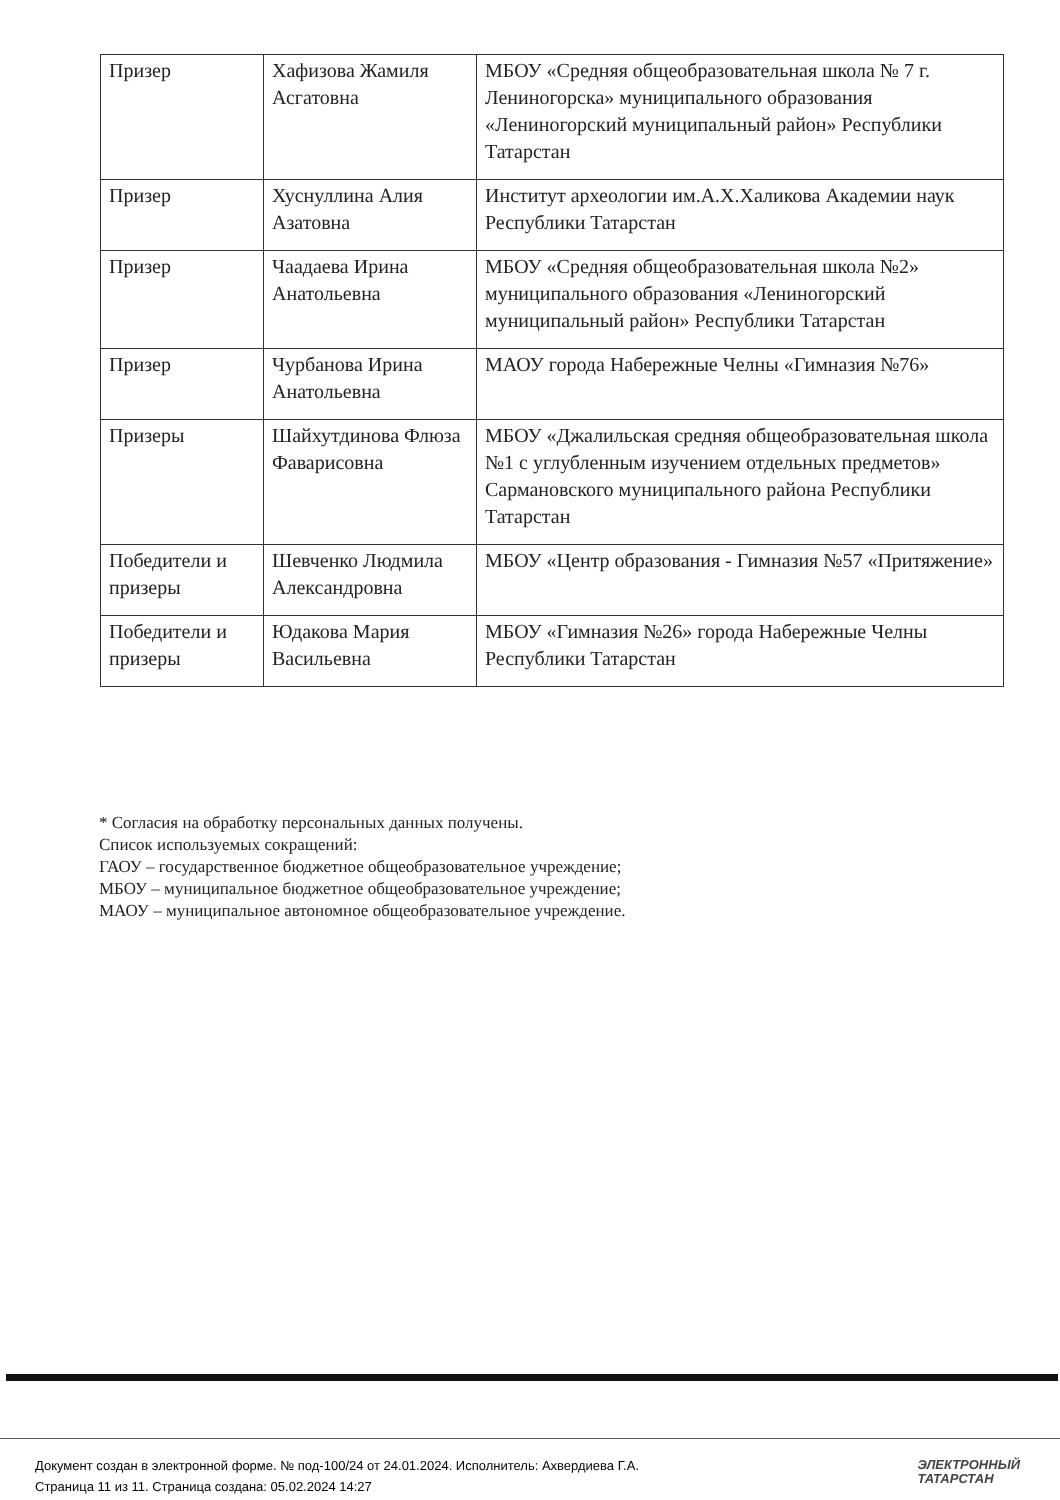| Призер | Хафизова Жамиля Асгатовна | МБОУ «Средняя общеобразовательная школа № 7 г. Лениногорска» муниципального образования «Лениногорский муниципальный район» Республики Татарстан |
| Призер | Хуснуллина Алия Азатовна | Институт археологии им.А.Х.Халикова Академии наук Республики Татарстан |
| Призер | Чаадаева Ирина Анатольевна | МБОУ «Средняя общеобразовательная школа №2» муниципального образования «Лениногорский муниципальный район» Республики Татарстан |
| Призер | Чурбанова Ирина Анатольевна | МАОУ города Набережные Челны «Гимназия №76» |
| Призеры | Шайхутдинова Флюза Фаварисовна | МБОУ «Джалильская средняя общеобразовательная школа №1 с углубленным изучением отдельных предметов» Сармановского муниципального района Республики Татарстан |
| Победители и призеры | Шевченко Людмила Александровна | МБОУ «Центр образования - Гимназия №57 «Притяжение» |
| Победители и призеры | Юдакова Мария Васильевна | МБОУ «Гимназия №26» города Набережные Челны Республики Татарстан |
* Согласия на обработку персональных данных получены.
Список используемых сокращений:
ГАОУ – государственное бюджетное общеобразовательное учреждение;
МБОУ – муниципальное бюджетное общеобразовательное учреждение;
МАОУ – муниципальное автономное общеобразовательное учреждение.
Документ создан в электронной форме. № под-100/24 от 24.01.2024. Исполнитель: Ахвердиева Г.А.
Страница 11 из 11. Страница создана: 05.02.2024 14:27
ЭЛЕКТРОННЫЙ
ТАТАРСТАН